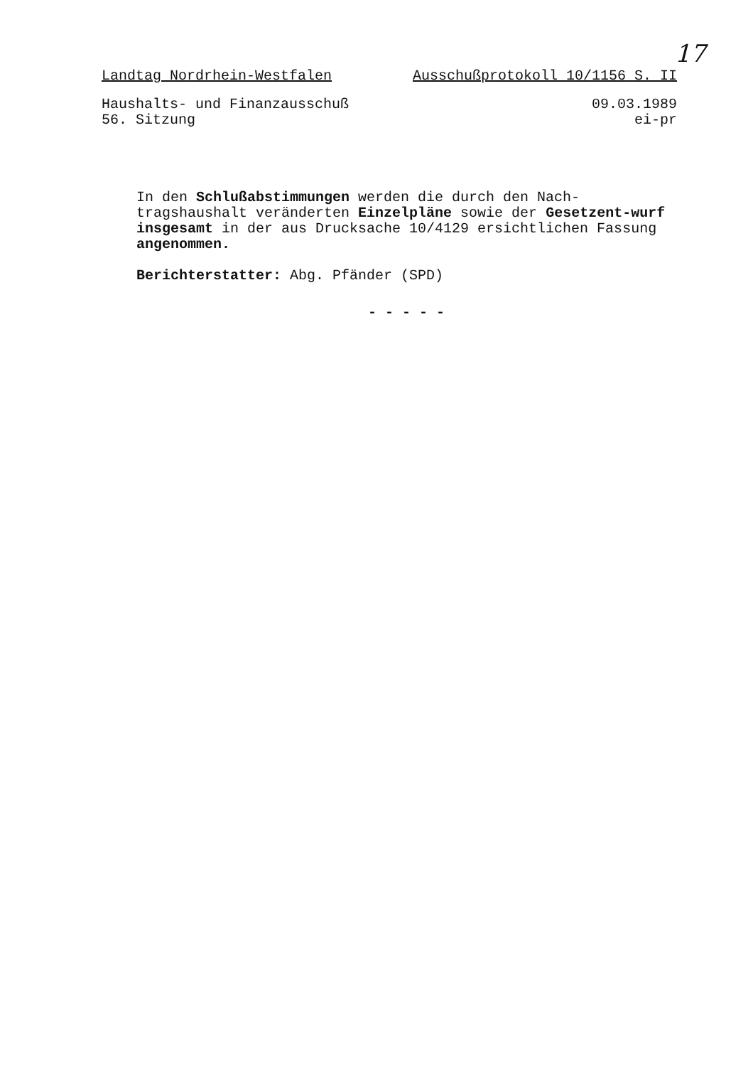17
Landtag Nordrhein-Westfalen Ausschußprotokoll 10/1156 S. II
Haushalts- und Finanzausschuß
56. Sitzung
09.03.1989
ei-pr
In den Schlußabstimmungen werden die durch den Nach-tragshaushalt veränderten Einzelpläne sowie der Gesetzent-wurf insgesamt in der aus Drucksache 10/4129 ersichtlichen Fassung angenommen.
Berichterstatter: Abg. Pfänder (SPD)
- - - - -